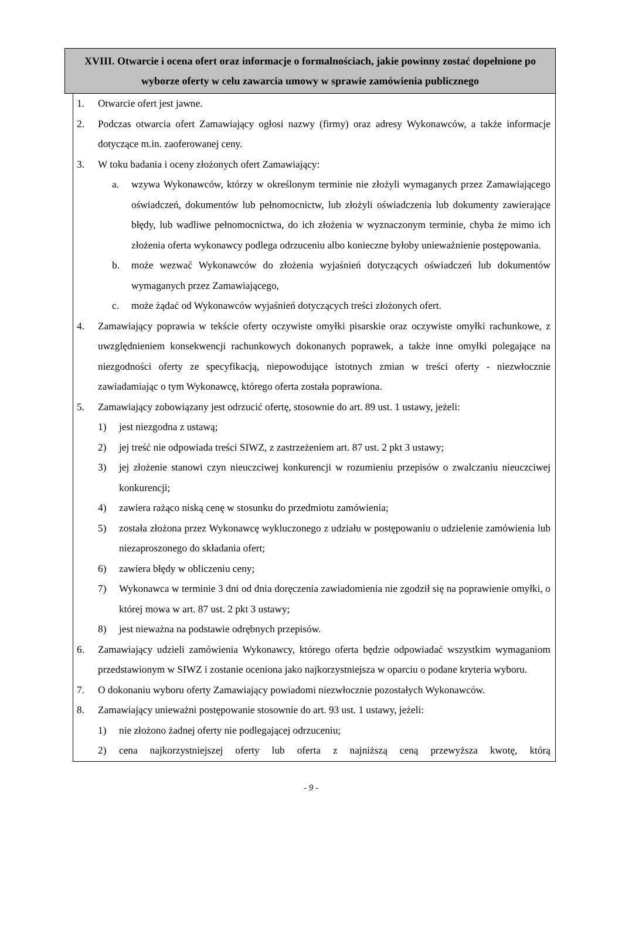XVIII. Otwarcie i ocena ofert oraz informacje o formalnościach, jakie powinny zostać dopełnione po wyborze oferty w celu zawarcia umowy w sprawie zamówienia publicznego
1. Otwarcie ofert jest jawne.
2. Podczas otwarcia ofert Zamawiający ogłosi nazwy (firmy) oraz adresy Wykonawców, a także informacje dotyczące m.in. zaoferowanej ceny.
3. W toku badania i oceny złożonych ofert Zamawiający:
a. wzywa Wykonawców, którzy w określonym terminie nie złożyli wymaganych przez Zamawiającego oświadczeń, dokumentów lub pełnomocnictw, lub złożyli oświadczenia lub dokumenty zawierające błędy, lub wadliwe pełnomocnictwa, do ich złożenia w wyznaczonym terminie, chyba że mimo ich złożenia oferta wykonawcy podlega odrzuceniu albo konieczne byłoby unieważnienie postępowania.
b. może wezwać Wykonawców do złożenia wyjaśnień dotyczących oświadczeń lub dokumentów wymaganych przez Zamawiającego,
c. może żądać od Wykonawców wyjaśnień dotyczących treści złożonych ofert.
4. Zamawiający poprawia w tekście oferty oczywiste omyłki pisarskie oraz oczywiste omyłki rachunkowe, z uwzględnieniem konsekwencji rachunkowych dokonanych poprawek, a także inne omyłki polegające na niezgodności oferty ze specyfikacją, niepowodujące istotnych zmian w treści oferty - niezwłocznie zawiadamiając o tym Wykonawcę, którego oferta została poprawiona.
5. Zamawiający zobowiązany jest odrzucić ofertę, stosownie do art. 89 ust. 1 ustawy, jeżeli:
1) jest niezgodna z ustawą;
2) jej treść nie odpowiada treści SIWZ, z zastrzeżeniem art. 87 ust. 2 pkt 3 ustawy;
3) jej złożenie stanowi czyn nieuczciwej konkurencji w rozumieniu przepisów o zwalczaniu nieuczciwej konkurencji;
4) zawiera rażąco niską cenę w stosunku do przedmiotu zamówienia;
5) została złożona przez Wykonawcę wykluczonego z udziału w postępowaniu o udzielenie zamówienia lub niezaproszonego do składania ofert;
6) zawiera błędy w obliczeniu ceny;
7) Wykonawca w terminie 3 dni od dnia doręczenia zawiadomienia nie zgodził się na poprawienie omyłki, o której mowa w art. 87 ust. 2 pkt 3 ustawy;
8) jest nieważna na podstawie odrębnych przepisów.
6. Zamawiający udzieli zamówienia Wykonawcy, którego oferta będzie odpowiadać wszystkim wymaganiom przedstawionym w SIWZ i zostanie oceniona jako najkorzystniejsza w oparciu o podane kryteria wyboru.
7. O dokonaniu wyboru oferty Zamawiający powiadomi niezwłocznie pozostałych Wykonawców.
8. Zamawiający unieważni postępowanie stosownie do art. 93 ust. 1 ustawy, jeżeli:
1) nie złożono żadnej oferty nie podlegającej odrzuceniu;
2) cena najkorzystniejszej oferty lub oferta z najniższą ceną przewyższa kwotę, którą
- 9 -